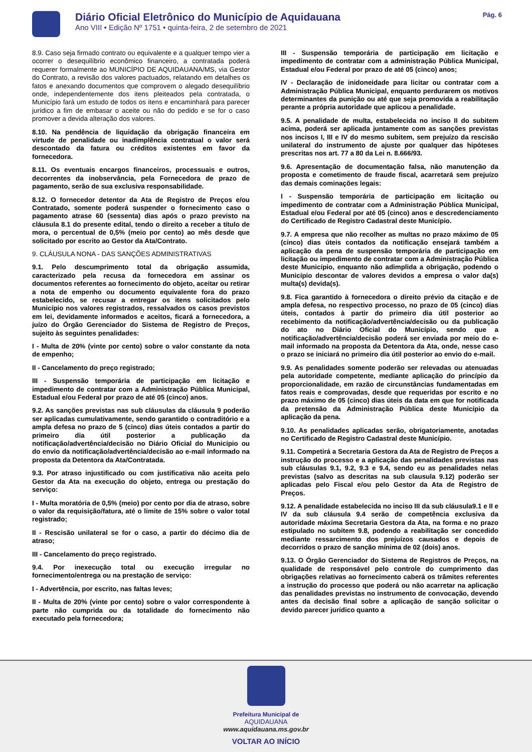Diário Oficial Eletrônico do Município de Aquidauana
Ano VIII • Edição Nº 1751 • quinta-feira, 2 de setembro de 2021
Pág. 6
8.9. Caso seja firmado contrato ou equivalente e a qualquer tempo vier a ocorrer o desequilíbrio econômico financeiro, a contratada poderá requerer formalmente ao MUNICÍPIO DE AQUIDAUANA/MS, via Gestor do Contrato, a revisão dos valores pactuados, relatando em detalhes os fatos e anexando documentos que comprovem o alegado desequilíbrio onde, independentemente dos itens pleiteados pela contratada, o Município fará um estudo de todos os itens e encaminhará para parecer jurídico a fim de embasar o aceite ou não do pedido e se for o caso promover a devida alteração dos valores.
8.10. Na pendência de liquidação da obrigação financeira em virtude de penalidade ou inadimplência contratual o valor será descontado da fatura ou créditos existentes em favor da fornecedora.
8.11. Os eventuais encargos financeiros, processuais e outros, decorrentes da inobservância, pela Fornecedora de prazo de pagamento, serão de sua exclusiva responsabilidade.
8.12. O fornecedor detentor da Ata de Registro de Preços e/ou Contratado, somente poderá suspender o fornecimento caso o pagamento atrase 60 (sessenta) dias após o prazo previsto na cláusula 8.1 do presente edital, tendo o direito a receber a título de mora, o percentual de 0,5% (meio por cento) ao mês desde que solicitado por escrito ao Gestor da Ata/Contrato.
9. CLÁUSULA NONA - DAS SANÇÕES ADMINISTRATIVAS
9.1. Pelo descumprimento total da obrigação assumida, caracterizado pela recusa da fornecedora em assinar os documentos referentes ao fornecimento do objeto, aceitar ou retirar a nota de empenho ou documento equivalente fora do prazo estabelecido, se recusar a entregar os itens solicitados pelo Município nos valores registrados, ressalvados os casos previstos em lei, devidamente informados e aceitos, ficará a fornecedora, a juízo do Órgão Gerenciador do Sistema de Registro de Preços, sujeito às seguintes penalidades:
I - Multa de 20% (vinte por cento) sobre o valor constante da nota de empenho;
II - Cancelamento do preço registrado;
III - Suspensão temporária de participação em licitação e impedimento de contratar com a Administração Pública Municipal, Estadual e/ou Federal por prazo de até 05 (cinco) anos.
9.2. As sanções previstas nas sub cláusulas da cláusula 9 poderão ser aplicadas cumulativamente, sendo garantido o contraditório e a ampla defesa no prazo de 5 (cinco) dias úteis contados a partir do primeiro dia útil posterior a publicação da notificação/advertência/decisão no Diário Oficial do Município ou do envio da notificação/advertência/decisão ao e-mail informado na proposta da Detentora da Ata/Contratada.
9.3. Por atraso injustificado ou com justificativa não aceita pelo Gestor da Ata na execução do objeto, entrega ou prestação do serviço:
I - Multa moratória de 0,5% (meio) por cento por dia de atraso, sobre o valor da requisição/fatura, até o limite de 15% sobre o valor total registrado;
II - Rescisão unilateral se for o caso, a partir do décimo dia de atraso;
III - Cancelamento do preço registrado.
9.4. Por inexecução total ou execução irregular no fornecimento/entrega ou na prestação de serviço:
I - Advertência, por escrito, nas faltas leves;
II - Multa de 20% (vinte por cento) sobre o valor correspondente à parte não cumprida ou da totalidade do fornecimento não executado pela fornecedora;
III - Suspensão temporária de participação em licitação e impedimento de contratar com a administração Pública Municipal, Estadual e/ou Federal por prazo de até 05 (cinco) anos;
IV - Declaração de inidoneidade para licitar ou contratar com a Administração Pública Municipal, enquanto perdurarem os motivos determinantes da punição ou até que seja promovida a reabilitação perante a própria autoridade que aplicou a penalidade.
9.5. A penalidade de multa, estabelecida no inciso II do subitem acima, poderá ser aplicada juntamente com as sanções previstas nos incisos I, III e IV do mesmo subitem, sem prejuízo da rescisão unilateral do instrumento de ajuste por qualquer das hipóteses prescritas nos art. 77 a 80 da Lei n. 8.666/93.
9.6. Apresentação de documentação falsa, não manutenção da proposta e cometimento de fraude fiscal, acarretará sem prejuízo das demais cominações legais:
I - Suspensão temporária de participação em licitação ou impedimento de contratar com a Administração Pública Municipal, Estadual e/ou Federal por até 05 (cinco) anos e descredenciamento do Certificado de Registro Cadastral deste Município.
9.7. A empresa que não recolher as multas no prazo máximo de 05 (cinco) dias úteis contados da notificação ensejará também a aplicação da pena de suspensão temporária de participação em licitação ou impedimento de contratar com a Administração Pública deste Município, enquanto não adimplida a obrigação, podendo o Município descontar de valores devidos a empresa o valor da(s) multa(s) devida(s).
9.8. Fica garantido à fornecedora o direito prévio da citação e de ampla defesa, no respectivo processo, no prazo de 05 (cinco) dias úteis, contados à partir do primeiro dia útil posterior ao recebimento da notificação/advertência/decisão ou da publicação do ato no Diário Oficial do Município, sendo que a notificação/advertência/decisão poderá ser enviada por meio do e-mail informado na proposta da Detentora da Ata, onde, nesse caso o prazo se iniciará no primeiro dia útil posterior ao envio do e-mail.
9.9. As penalidades somente poderão ser relevadas ou atenuadas pela autoridade competente, mediante aplicação do princípio da proporcionalidade, em razão de circunstâncias fundamentadas em fatos reais e comprovadas, desde que requeridas por escrito e no prazo máximo de 05 (cinco) dias úteis da data em que for notificada da pretensão da Administração Pública deste Município da aplicação da pena.
9.10. As penalidades aplicadas serão, obrigatoriamente, anotadas no Certificado de Registro Cadastral deste Município.
9.11. Competirá a Secretaria Gestora da Ata de Registro de Preços a instrução do processo e a aplicação das penalidades previstas nas sub cláusulas 9.1, 9.2, 9.3 e 9.4, sendo eu as penalidades nelas previstas (salvo as descritas na sub clausula 9.12) poderão ser aplicadas pelo Fiscal e/ou pelo Gestor da Ata de Registro de Preços.
9.12. A penalidade estabelecida no inciso III da sub cláusula9.1 e II e IV da sub cláusula 9.4 serão de competência exclusiva da autoridade máxima Secretaria Gestora da Ata, na forma e no prazo estipulado no subitem 9.8, podendo a reabilitação ser concedido mediante ressarcimento dos prejuízos causados e depois de decorridos o prazo de sanção mínima de 02 (dois) anos.
9.13. O Órgão Gerenciador do Sistema de Registros de Preços, na qualidade de responsável pelo controle do cumprimento das obrigações relativas ao fornecimento caberá os trâmites referentes a instrução do processo que poderá ou não acarretar na aplicação das penalidades previstas no instrumento de convocação, devendo antes da decisão final sobre a aplicação de sanção solicitar o devido parecer jurídico quanto a
Prefeitura Municipal de
AQUIDAUANA
www.aquidauana.ms.gov.br
VOLTAR AO INÍCIO